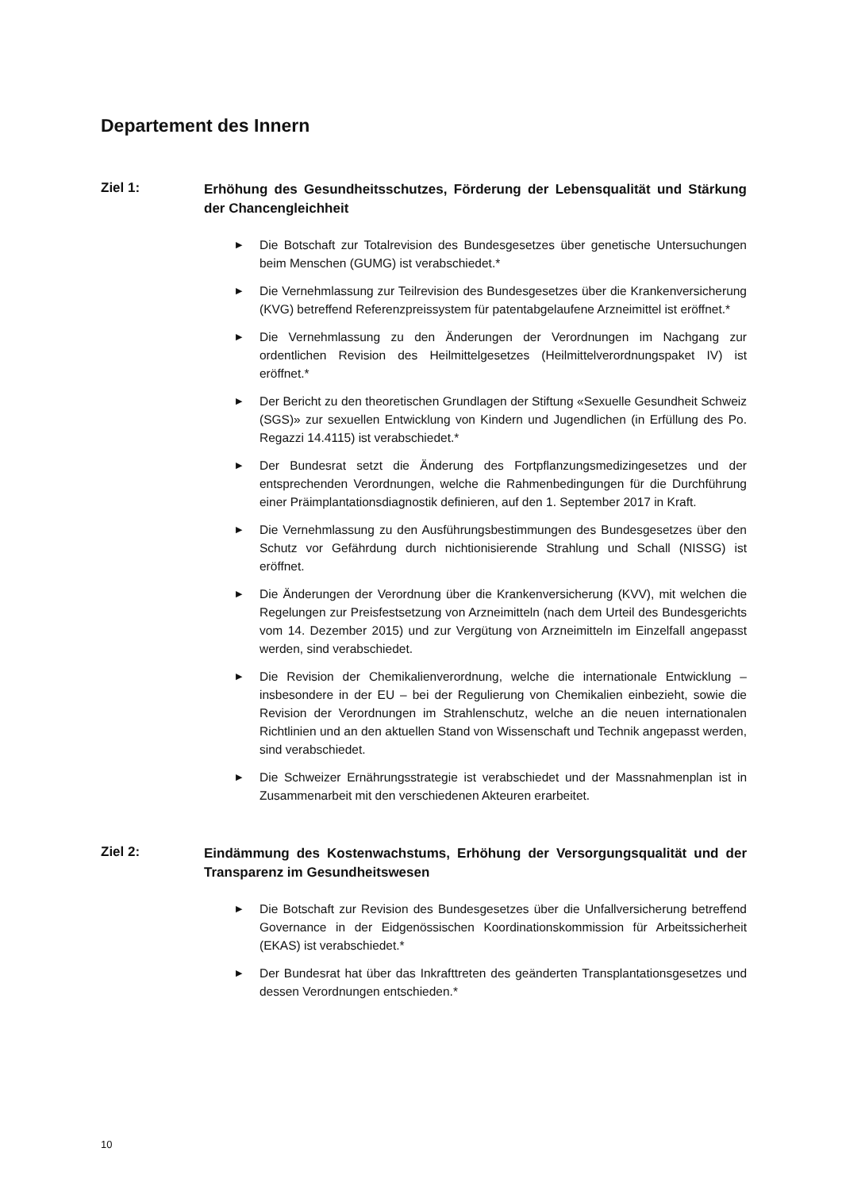Departement des Innern
Ziel 1:
Erhöhung des Gesundheitsschutzes, Förderung der Lebensqualität und Stärkung der Chancengleichheit
▶ Die Botschaft zur Totalrevision des Bundesgesetzes über genetische Untersuchungen beim Menschen (GUMG) ist verabschiedet.*
▶ Die Vernehmlassung zur Teilrevision des Bundesgesetzes über die Krankenversicherung (KVG) betreffend Referenzpreissystem für patentabgelaufene Arzneimittel ist eröffnet.*
▶ Die Vernehmlassung zu den Änderungen der Verordnungen im Nachgang zur ordentlichen Revision des Heilmittelgesetzes (Heilmittelverordnungspaket IV) ist eröffnet.*
▶ Der Bericht zu den theoretischen Grundlagen der Stiftung «Sexuelle Gesundheit Schweiz (SGS)» zur sexuellen Entwicklung von Kindern und Jugendlichen (in Erfüllung des Po. Regazzi 14.4115) ist verabschiedet.*
▶ Der Bundesrat setzt die Änderung des Fortpflanzungsmedizingesetzes und der entsprechenden Verordnungen, welche die Rahmenbedingungen für die Durchführung einer Präimplantationsdiagnostik definieren, auf den 1. September 2017 in Kraft.
▶ Die Vernehmlassung zu den Ausführungsbestimmungen des Bundesgesetzes über den Schutz vor Gefährdung durch nichtionisierende Strahlung und Schall (NISSG) ist eröffnet.
▶ Die Änderungen der Verordnung über die Krankenversicherung (KVV), mit welchen die Regelungen zur Preisfestsetzung von Arzneimitteln (nach dem Urteil des Bundesgerichts vom 14. Dezember 2015) und zur Vergütung von Arzneimitteln im Einzelfall angepasst werden, sind verabschiedet.
▶ Die Revision der Chemikalienverordnung, welche die internationale Entwicklung – insbesondere in der EU – bei der Regulierung von Chemikalien einbezieht, sowie die Revision der Verordnungen im Strahlenschutz, welche an die neuen internationalen Richtlinien und an den aktuellen Stand von Wissenschaft und Technik angepasst werden, sind verabschiedet.
▶ Die Schweizer Ernährungsstrategie ist verabschiedet und der Massnahmenplan ist in Zusammenarbeit mit den verschiedenen Akteuren erarbeitet.
Ziel 2:
Eindämmung des Kostenwachstums, Erhöhung der Versorgungsqualität und der Transparenz im Gesundheitswesen
▶ Die Botschaft zur Revision des Bundesgesetzes über die Unfallversicherung betreffend Governance in der Eidgenössischen Koordinationskommission für Arbeitssicherheit (EKAS) ist verabschiedet.*
▶ Der Bundesrat hat über das Inkrafttreten des geänderten Transplantationsgesetzes und dessen Verordnungen entschieden.*
10